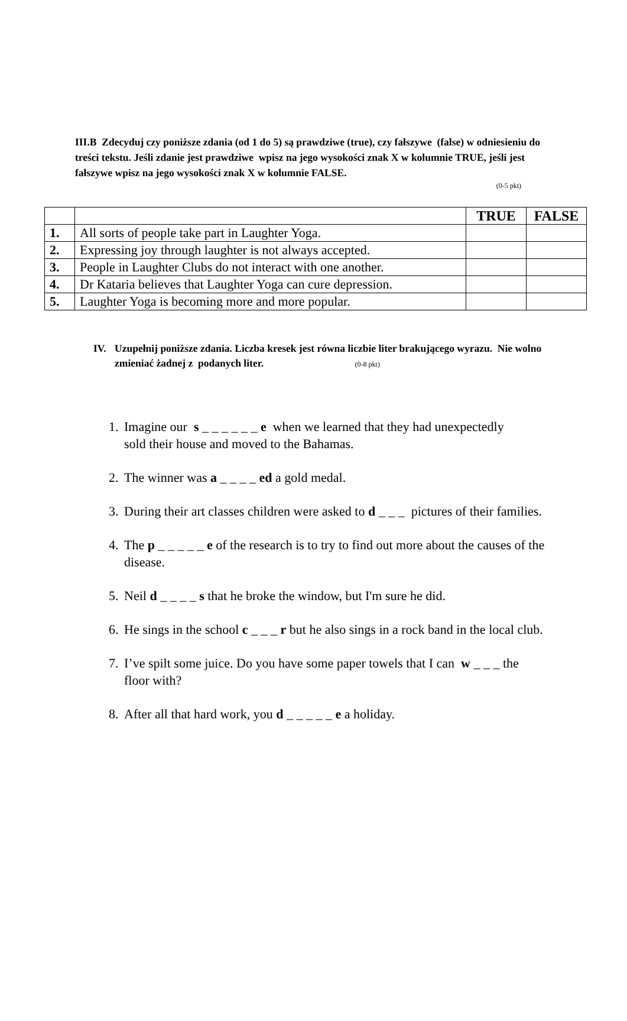III.B Zdecyduj czy poniższe zdania (od 1 do 5) są prawdziwe (true), czy fałszywe (false) w odniesieniu do treści tekstu. Jeśli zdanie jest prawdziwe wpisz na jego wysokości znak X w kolumnie TRUE, jeśli jest fałszywe wpisz na jego wysokości znak X w kolumnie FALSE.
(0-5 pkt)
| | | TRUE | FALSE |
| 1. | All sorts of people take part in Laughter Yoga. | | |
| 2. | Expressing joy through laughter is not always accepted. | | |
| 3. | People in Laughter Clubs do not interact with one another. | | |
| 4. | Dr Kataria believes that Laughter Yoga can cure depression. | | |
| 5. | Laughter Yoga is becoming more and more popular. | | |
IV. Uzupełnij poniższe zdania. Liczba kresek jest równa liczbie liter brakującego wyrazu. Nie wolno zmieniać żadnej z podanych liter. (0-8 pkt)
1. Imagine our s _ _ _ _ _ _ e when we learned that they had unexpectedly sold their house and moved to the Bahamas.
2. The winner was a _ _ _ _ ed a gold medal.
3. During their art classes children were asked to d _ _ _ pictures of their families.
4. The p _ _ _ _ _ e of the research is to try to find out more about the causes of the disease.
5. Neil d _ _ _ _ s that he broke the window, but I'm sure he did.
6. He sings in the school c _ _ _ r but he also sings in a rock band in the local club.
7. I’ve spilt some juice. Do you have some paper towels that I can w _ _ _ the floor with?
8. After all that hard work, you d _ _ _ _ _ e a holiday.